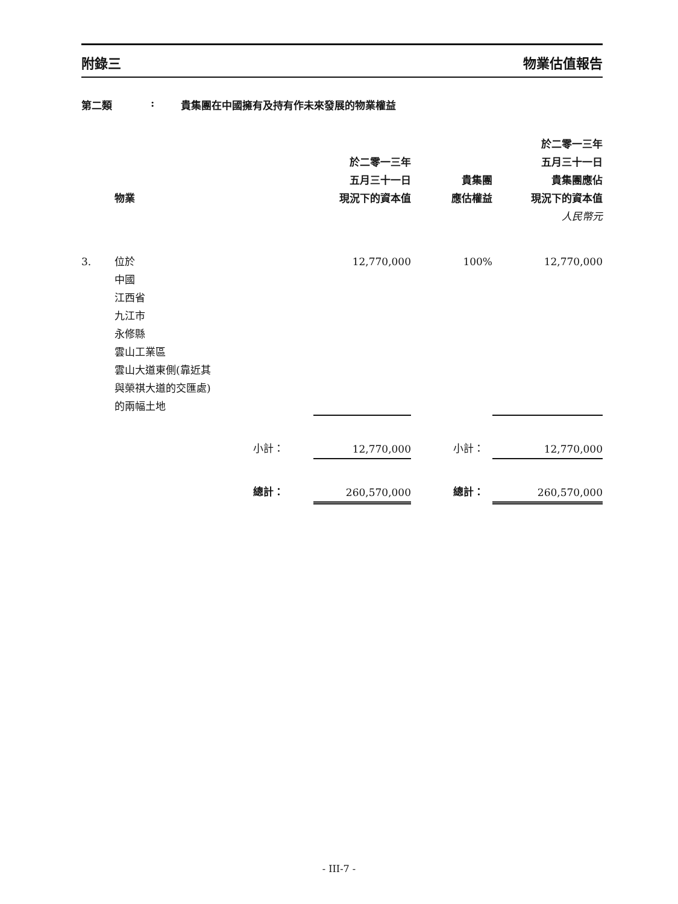附錄三 物業估值報告
第二類: 貴集團在中國擁有及持有作未來發展的物業權益
| | 物業 | | 於二零一三年 五月三十一日 現況下的資本值 | 貴集團 應估權益 | 於二零一三年 五月三十一日 貴集團應佔 現況下的資本值 |
| --- | --- | --- | --- | --- | --- |
| | | | | | 人民幣元 |
| 3. | 位於 中國 江西省 九江市 永修縣 雲山工業區 雲山大道東側(靠近其 與榮祺大道的交匯處) 的兩幅土地 | | 12,770,000 | 100% | 12,770,000 |
| | | 小計： | 12,770,000 | 小計： | 12,770,000 |
| | | 總計： | 260,570,000 | 總計： | 260,570,000 |
- III-7 -